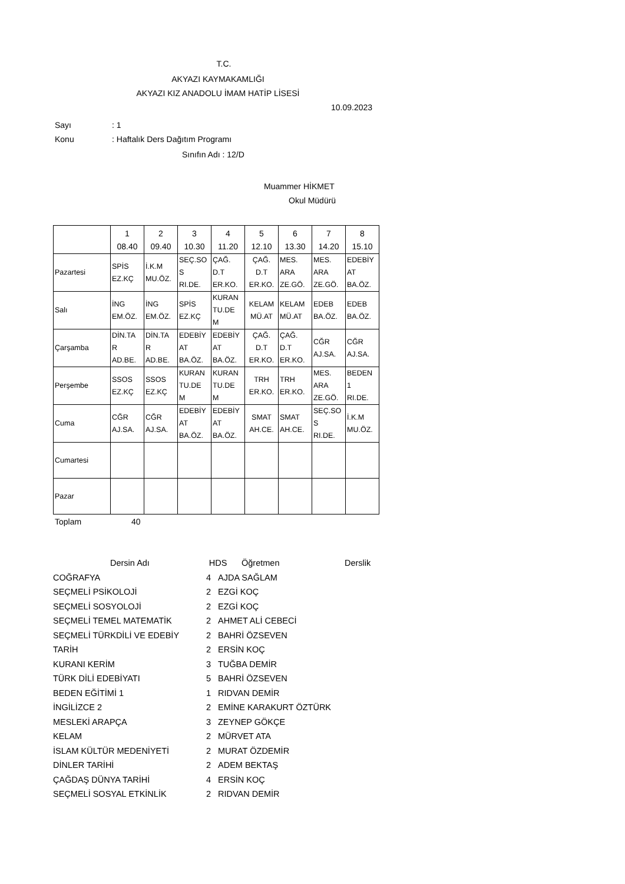T.C.
AKYAZI KAYMAKAMLIĞI
AKYAZI KIZ ANADOLU İMAM HATİP LİSESİ
10.09.2023
Sayı: 1
Konu: Haftalık Ders Dağıtım Programı
Sınıfın Adı : 12/D
Muammer HİKMET
Okul Müdürü
| | 1 08.40 | 2 09.40 | 3 10.30 | 4 11.20 | 5 12.10 | 6 13.30 | 7 14.20 | 8 15.10 |
| Pazartesi | SPİS EZ.KÇ | İ.K.M MU.ÖZ. | SEÇ.SO S RI.DE. | ÇAĞ. D.T ER.KO. | ÇAĞ. D.T ER.KO. | MES. ARA ZE.GÖ. | MES. ARA ZE.GÖ. | EDEBİY AT BA.ÖZ. |
| Salı | İNG EM.ÖZ. | İNG EM.ÖZ. | SPİS EZ.KÇ | KURAN TU.DE M | KELAM MÜ.AT | KELAM MÜ.AT | EDEB BA.ÖZ. | EDEB BA.ÖZ. |
| Çarşamba | DİN.TA R AD.BE. | DİN.TA R AD.BE. | EDEBİY AT BA.ÖZ. | EDEBİY AT BA.ÖZ. | ÇAĞ. D.T ER.KO. | ÇAĞ. D.T ER.KO. | CĞR AJ.SA. | CĞR AJ.SA. |
| Perşembe | SSOS EZ.KÇ | SSOS EZ.KÇ | KURAN TU.DE M | KURAN TU.DE M | TRH ER.KO. | TRH ER.KO. | MES. ARA ZE.GÖ. | BEDEN 1 RI.DE. |
| Cuma | CĞR AJ.SA. | CĞR AJ.SA. | EDEBİY AT BA.ÖZ. | EDEBİY AT BA.ÖZ. | SMAT AH.CE. | SMAT AH.CE. | SEÇ.SO S RI.DE. | İ.K.M MU.ÖZ. |
| Cumartesi | | | | | | | | |
| Pazar | | | | | | | | |
Toplam 40
| Dersin Adı | HDS | Öğretmen | Derslik |
| COĞRAFYA | 4 | AJDA SAĞLAM |
| SEÇMELİ PSİKOLOJİ | 2 | EZGİ KOÇ |
| SEÇMELİ SOSYOLOJİ | 2 | EZGİ KOÇ |
| SEÇMELİ TEMEL MATEMATİK | 2 | AHMET ALİ CEBECİ |
| SEÇMELİ TÜRKDİLİ VE EDEBİY | 2 | BAHRİ ÖZSEVEN |
| TARİH | 2 | ERSİN KOÇ |
| KURANI KERİM | 3 | TUĞBA DEMİR |
| TÜRK DİLİ EDEBİYATI | 5 | BAHRİ ÖZSEVEN |
| BEDEN EĞİTİMİ 1 | 1 | RIDVAN DEMİR |
| İNGİLİZCE 2 | 2 | EMİNE KARAKURT ÖZTÜRK |
| MESLEKİ ARAPÇA | 3 | ZEYNEP GÖKÇE |
| KELAM | 2 | MÜRVET ATA |
| İSLAM KÜLTÜR MEDENİYETİ | 2 | MURAT ÖZDEMİR |
| DİNLER TARİHİ | 2 | ADEM BEKTAŞ |
| ÇAĞDAŞ DÜNYA TARİHİ | 4 | ERSİN KOÇ |
| SEÇMELİ SOSYAL ETKİNLİK | 2 | RIDVAN DEMİR |